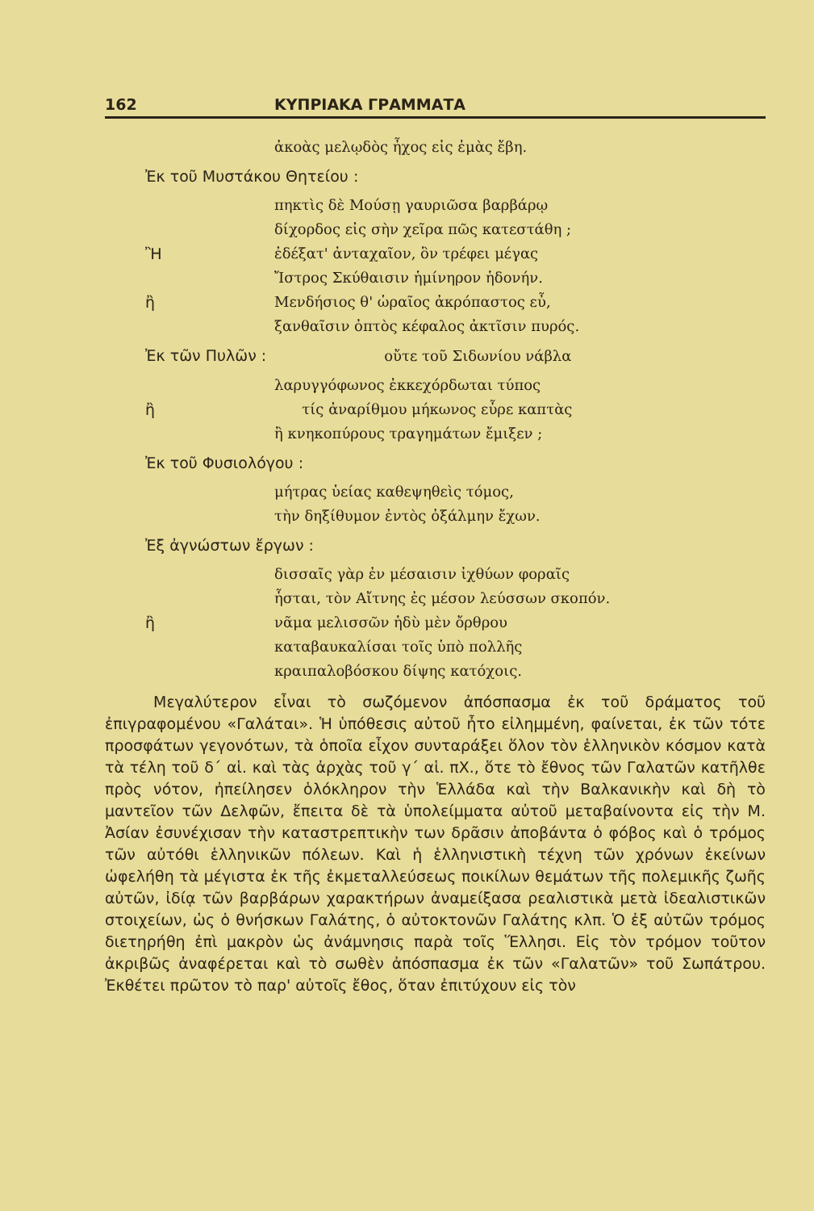162 ΚΥΠΡΙΑΚΑ ΓΡΑΜΜΑΤΑ
ἀκοὰς μελῳδὸς ἦχος εἰς ἐμὰς ἔβη.
Ἐκ τοῦ Μυστάκου Θητείου :
πηκτὶς δὲ Μούσῃ γαυριῶσα βαρβάρῳ
δίχορδος εἰς σὴν χεῖρα πῶς κατεστάθη ;
Ἢἐδέξατ' ἀνταχαῖον, ὃν τρέφει μέγας
Ἴστρος Σκύθαισιν ἡμίνηρον ἡδονήν.
ἢ Μενδήσιος θ' ὡραῖος ἀκρόπαστος εὖ,
ξανθαῖσιν ὀπτὸς κέφαλος ἀκτῖσιν πυρός.
Ἐκ τῶν Πυλῶν : οὔτε τοῦ Σιδωνίου νάβλα
λαρυγγόφωνος ἐκκεχόρδωται τύπος
ἢ τίς ἀναρίθμου μήκωνος εὗρε καπτὰς
ἢ κνηκοπύρους τραγημάτων ἔμιξεν ;
Ἐκ τοῦ Φυσιολόγου :
μήτρας ὑείας καθεψηθεὶς τόμος,
τὴν δηξίθυμον ἐντὸς ὀξάλμην ἔχων.
Ἐξ ἀγνώστων ἔργων :
δισσαῖς γὰρ ἐν μέσαισιν ἰχθύων φοραῖς
ἧσται, τὸν Αἴτνης ἐς μέσον λεύσσων σκοπόν.
ἢ νᾶμα μελισσῶν ἡδὺ μὲν ὄρθρου
καταβαυκαλίσαι τοῖς ὑπὸ πολλῆς
κραιπαλοβόσκου δίψης κατόχοις.
Μεγαλύτερον εἶναι τὸ σωζόμενον ἀπόσπασμα ἐκ τοῦ δράματος τοῦ ἐπιγραφομένου «Γαλάται». Ἡ ὑπόθεσις αὐτοῦ ἦτο εἰλημμένη, φαίνεται, ἐκ τῶν τότε προσφάτων γεγονότων, τὰ ὁποῖα εἶχον συνταράξει ὅλον τὸν ἑλληνικὸν κόσμον κατὰ τὰ τέλη τοῦ δ΄ αἱ. καὶ τὰς ἀρχὰς τοῦ γ΄ αἱ. πΧ., ὅτε τὸ ἔθνος τῶν Γαλατῶν κατῆλθε πρὸς νότον, ἠπείλησεν ὁλόκληρον τὴν Ἑλλάδα καὶ τὴν Βαλκανικὴν καὶ δὴ τὸ μαντεῖον τῶν Δελφῶν, ἔπειτα δὲ τὰ ὑπολείμματα αὐτοῦ μεταβαίνοντα εἰς τὴν Μ. Ἀσίαν ἐσυνέχισαν τὴν καταστρεπτικὴν των δρᾶσιν ἀποβάντα ὁ φόβος καὶ ὁ τρόμος τῶν αὐτόθι ἑλληνικῶν πόλεων. Καὶ ἡ ἑλληνιστικὴ τέχνη τῶν χρόνων ἐκείνων ὠφελήθη τὰ μέγιστα ἐκ τῆς ἐκμεταλλεύσεως ποικίλων θεμάτων τῆς πολεμικῆς ζωῆς αὐτῶν, ἰδίᾳ τῶν βαρβάρων χαρακτήρων ἀναμείξασα ρεαλιστικὰ μετὰ ἰδεαλιστικῶν στοιχείων, ὡς ὁ θνήσκων Γαλάτης, ὁ αὐτοκτονῶν Γαλάτης κλπ. Ὁ ἐξ αὐτῶν τρόμος διετηρήθη ἐπὶ μακρὸν ὡς ἀνάμνησις παρὰ τοῖς Ἕλλησι. Εἰς τὸν τρόμον τοῦτον ἀκριβῶς ἀναφέρεται καὶ τὸ σωθὲν ἀπόσπασμα ἐκ τῶν «Γαλατῶν» τοῦ Σωπάτρου. Ἐκθέτει πρῶτον τὸ παρ' αὐτοῖς ἔθος, ὅταν ἐπιτύχουν εἰς τὸν